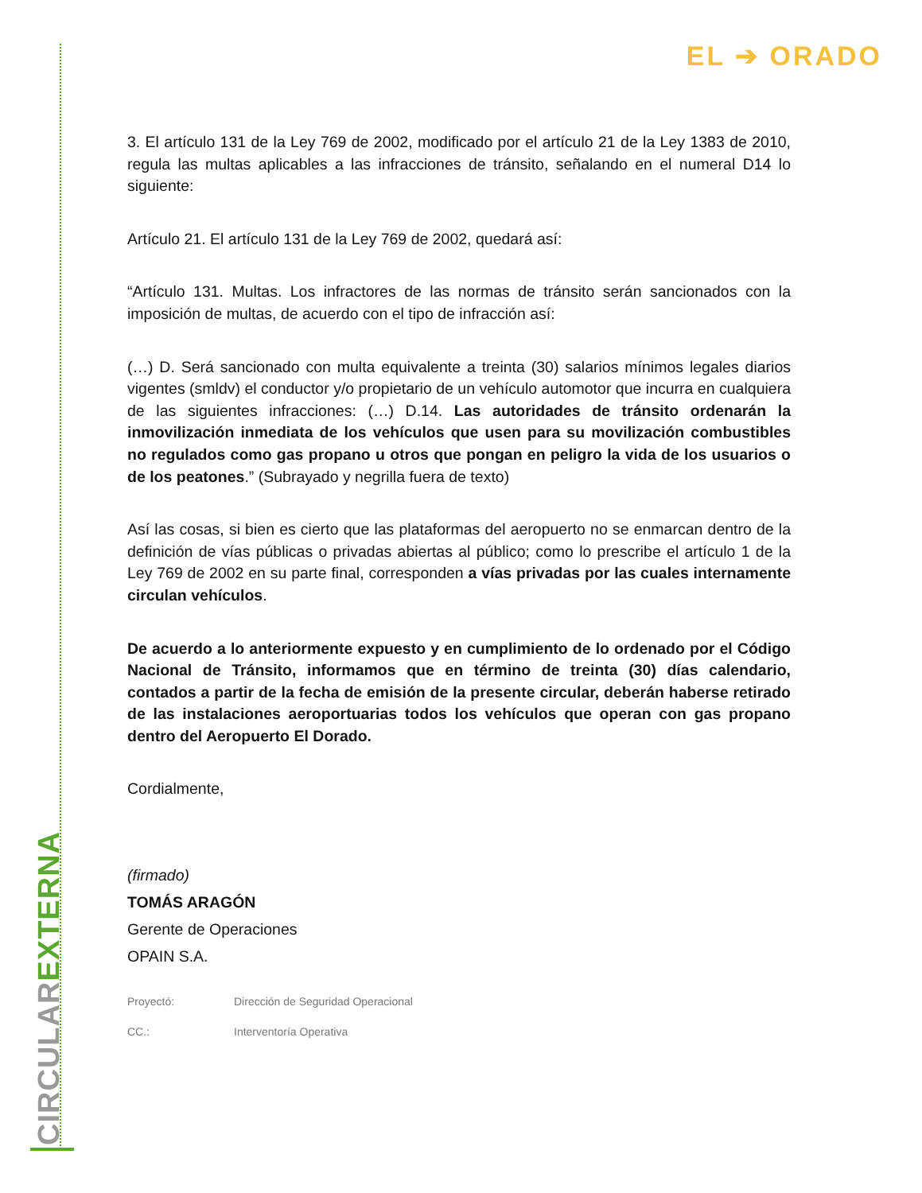CIRCULAR EXTERNA
EL ➔ ORADO
3. El artículo 131 de la Ley 769 de 2002, modificado por el artículo 21 de la Ley 1383 de 2010, regula las multas aplicables a las infracciones de tránsito, señalando en el numeral D14 lo siguiente:
Artículo 21. El artículo 131 de la Ley 769 de 2002, quedará así:
“Artículo 131. Multas. Los infractores de las normas de tránsito serán sancionados con la imposición de multas, de acuerdo con el tipo de infracción así:
(…) D. Será sancionado con multa equivalente a treinta (30) salarios mínimos legales diarios vigentes (smldv) el conductor y/o propietario de un vehículo automotor que incurra en cualquiera de las siguientes infracciones: (…) D.14. Las autoridades de tránsito ordenarán la inmovilización inmediata de los vehículos que usen para su movilización combustibles no regulados como gas propano u otros que pongan en peligro la vida de los usuarios o de los peatones.” (Subrayado y negrilla fuera de texto)
Así las cosas, si bien es cierto que las plataformas del aeropuerto no se enmarcan dentro de la definición de vías públicas o privadas abiertas al público; como lo prescribe el artículo 1 de la Ley 769 de 2002 en su parte final, corresponden a vías privadas por las cuales internamente circulan vehículos.
De acuerdo a lo anteriormente expuesto y en cumplimiento de lo ordenado por el Código Nacional de Tránsito, informamos que en término de treinta (30) días calendario, contados a partir de la fecha de emisión de la presente circular, deberán haberse retirado de las instalaciones aeroportuarias todos los vehículos que operan con gas propano dentro del Aeropuerto El Dorado.
Cordialmente,
(firmado)
TOMÁS ARAGÓN
Gerente de Operaciones
OPAIN S.A.
Proyectó: Dirección de Seguridad Operacional
CC.: Interventoría Operativa